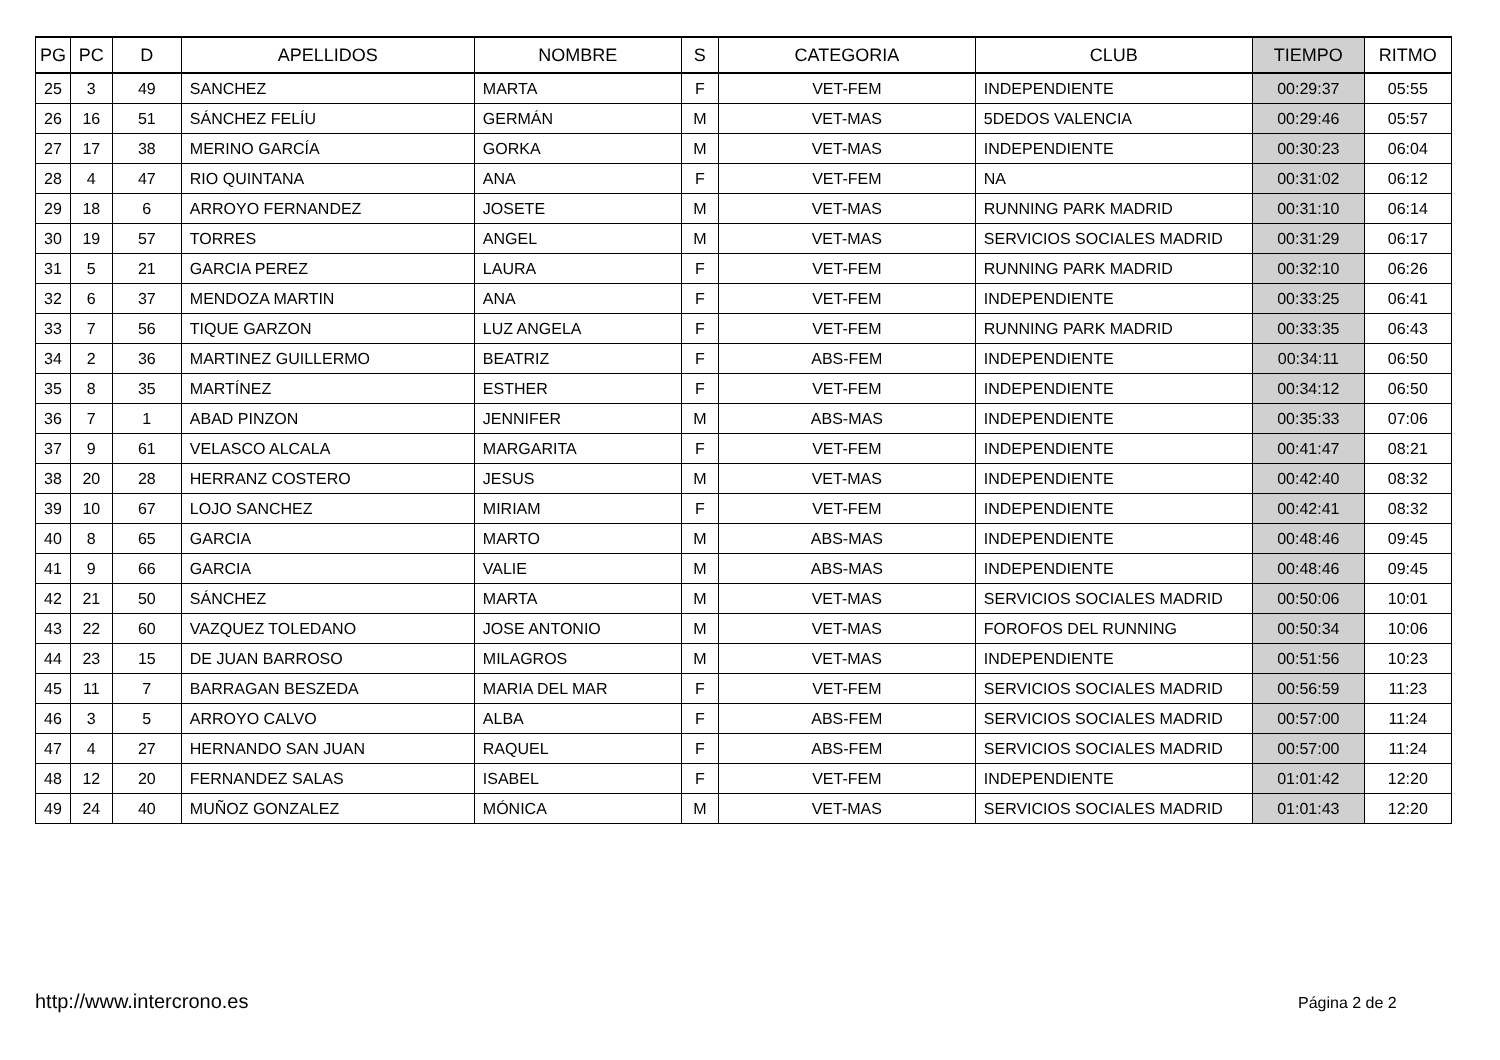| PG | PC | D | APELLIDOS | NOMBRE | S | CATEGORIA | CLUB | TIEMPO | RITMO |
| --- | --- | --- | --- | --- | --- | --- | --- | --- | --- |
| 25 | 3 | 49 | SANCHEZ | MARTA | F | VET-FEM | INDEPENDIENTE | 00:29:37 | 05:55 |
| 26 | 16 | 51 | SÁNCHEZ FELÍU | GERMÁN | M | VET-MAS | 5DEDOS VALENCIA | 00:29:46 | 05:57 |
| 27 | 17 | 38 | MERINO GARCÍA | GORKA | M | VET-MAS | INDEPENDIENTE | 00:30:23 | 06:04 |
| 28 | 4 | 47 | RIO QUINTANA | ANA | F | VET-FEM | NA | 00:31:02 | 06:12 |
| 29 | 18 | 6 | ARROYO FERNANDEZ | JOSETE | M | VET-MAS | RUNNING PARK MADRID | 00:31:10 | 06:14 |
| 30 | 19 | 57 | TORRES | ANGEL | M | VET-MAS | SERVICIOS SOCIALES MADRID | 00:31:29 | 06:17 |
| 31 | 5 | 21 | GARCIA PEREZ | LAURA | F | VET-FEM | RUNNING PARK MADRID | 00:32:10 | 06:26 |
| 32 | 6 | 37 | MENDOZA MARTIN | ANA | F | VET-FEM | INDEPENDIENTE | 00:33:25 | 06:41 |
| 33 | 7 | 56 | TIQUE GARZON | LUZ ANGELA | F | VET-FEM | RUNNING PARK MADRID | 00:33:35 | 06:43 |
| 34 | 2 | 36 | MARTINEZ GUILLERMO | BEATRIZ | F | ABS-FEM | INDEPENDIENTE | 00:34:11 | 06:50 |
| 35 | 8 | 35 | MARTÍNEZ | ESTHER | F | VET-FEM | INDEPENDIENTE | 00:34:12 | 06:50 |
| 36 | 7 | 1 | ABAD PINZON | JENNIFER | M | ABS-MAS | INDEPENDIENTE | 00:35:33 | 07:06 |
| 37 | 9 | 61 | VELASCO ALCALA | MARGARITA | F | VET-FEM | INDEPENDIENTE | 00:41:47 | 08:21 |
| 38 | 20 | 28 | HERRANZ COSTERO | JESUS | M | VET-MAS | INDEPENDIENTE | 00:42:40 | 08:32 |
| 39 | 10 | 67 | LOJO SANCHEZ | MIRIAM | F | VET-FEM | INDEPENDIENTE | 00:42:41 | 08:32 |
| 40 | 8 | 65 | GARCIA | MARTO | M | ABS-MAS | INDEPENDIENTE | 00:48:46 | 09:45 |
| 41 | 9 | 66 | GARCIA | VALIE | M | ABS-MAS | INDEPENDIENTE | 00:48:46 | 09:45 |
| 42 | 21 | 50 | SÁNCHEZ | MARTA | M | VET-MAS | SERVICIOS SOCIALES MADRID | 00:50:06 | 10:01 |
| 43 | 22 | 60 | VAZQUEZ TOLEDANO | JOSE ANTONIO | M | VET-MAS | FOROFOS DEL RUNNING | 00:50:34 | 10:06 |
| 44 | 23 | 15 | DE JUAN BARROSO | MILAGROS | M | VET-MAS | INDEPENDIENTE | 00:51:56 | 10:23 |
| 45 | 11 | 7 | BARRAGAN BESZEDA | MARIA DEL MAR | F | VET-FEM | SERVICIOS SOCIALES MADRID | 00:56:59 | 11:23 |
| 46 | 3 | 5 | ARROYO CALVO | ALBA | F | ABS-FEM | SERVICIOS SOCIALES MADRID | 00:57:00 | 11:24 |
| 47 | 4 | 27 | HERNANDO SAN JUAN | RAQUEL | F | ABS-FEM | SERVICIOS SOCIALES MADRID | 00:57:00 | 11:24 |
| 48 | 12 | 20 | FERNANDEZ SALAS | ISABEL | F | VET-FEM | INDEPENDIENTE | 01:01:42 | 12:20 |
| 49 | 24 | 40 | MUÑOZ GONZALEZ | MÓNICA | M | VET-MAS | SERVICIOS SOCIALES MADRID | 01:01:43 | 12:20 |
http://www.intercrono.es Página 2 de 2